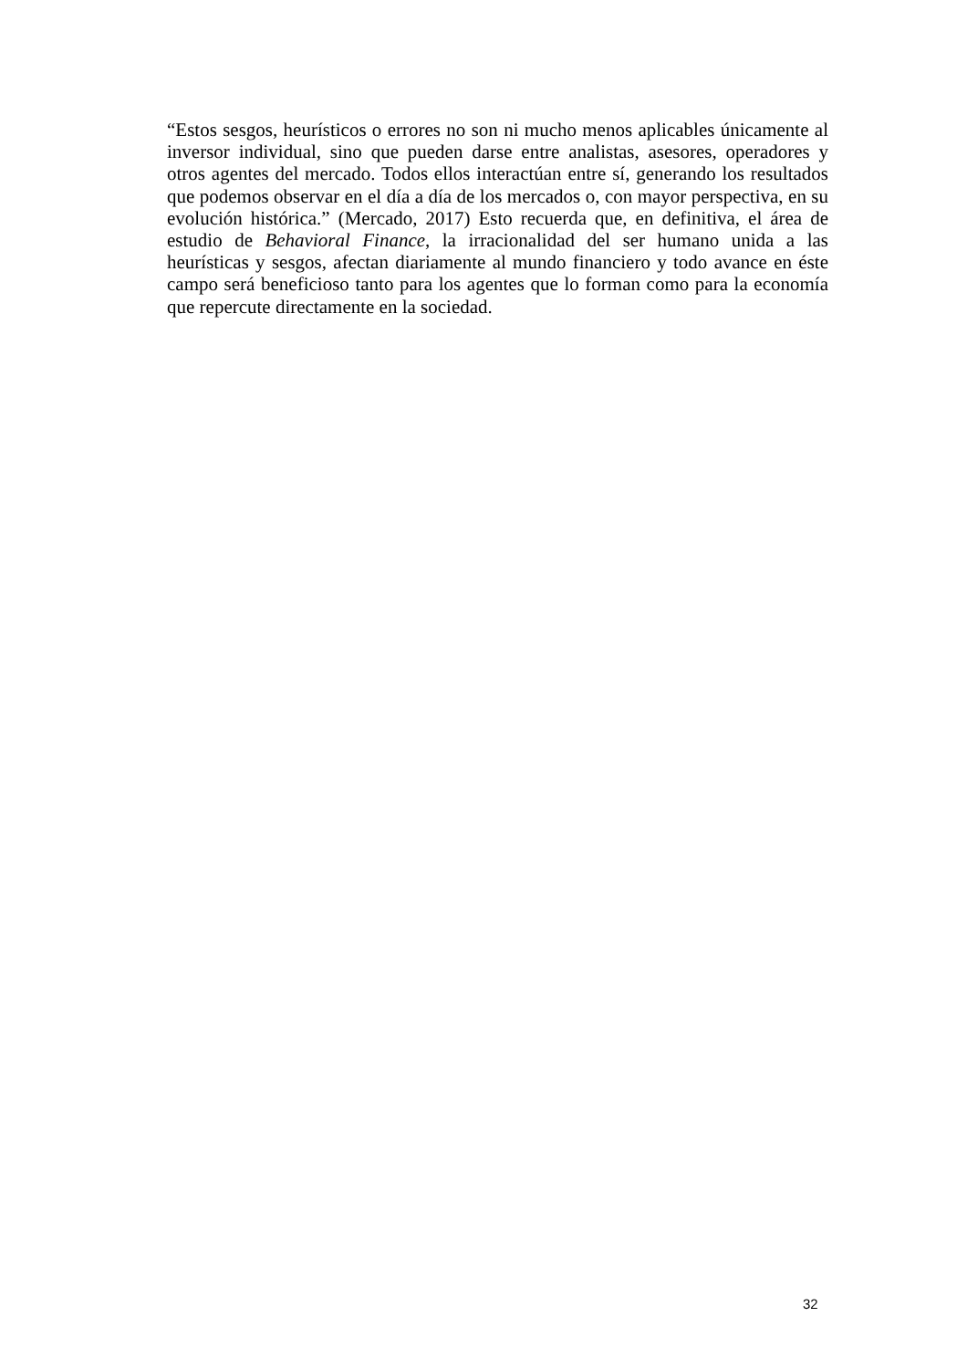“Estos sesgos, heurísticos o errores no son ni mucho menos aplicables únicamente al inversor individual, sino que pueden darse entre analistas, asesores, operadores y otros agentes del mercado. Todos ellos interactúan entre sí, generando los resultados que podemos observar en el día a día de los mercados o, con mayor perspectiva, en su evolución histórica.” (Mercado, 2017) Esto recuerda que, en definitiva, el área de estudio de Behavioral Finance, la irracionalidad del ser humano unida a las heurísticas y sesgos, afectan diariamente al mundo financiero y todo avance en éste campo será beneficioso tanto para los agentes que lo forman como para la economía que repercute directamente en la sociedad.
32